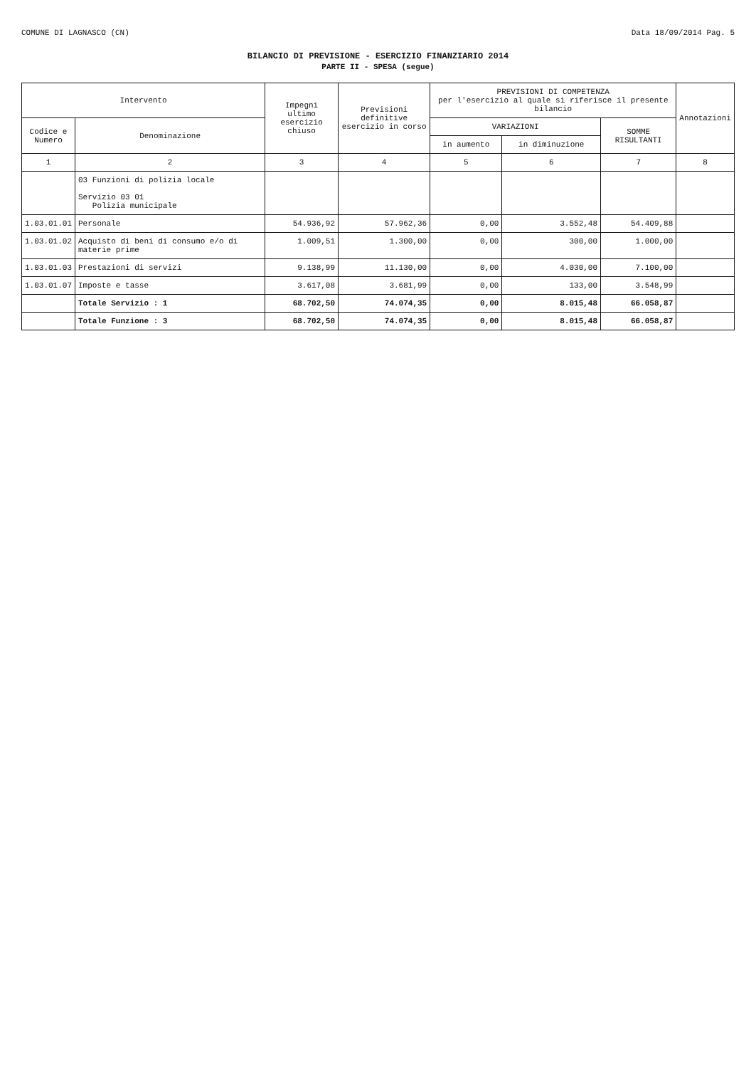COMUNE DI LAGNASCO (CN) Data 18/09/2014 Pag. 5
BILANCIO DI PREVISIONE - ESERCIZIO FINANZIARIO 2014
PARTE II - SPESA (segue)
| Intervento | | Impegni ultimo esercizio chiuso | Previsioni definitive esercizio in corso | PREVISIONI DI COMPETENZA per l'esercizio al quale si riferisce il presente bilancio | | | Annotazioni |
| --- | --- | --- | --- | --- | --- | --- | --- |
| Codice e Numero | Denominazione | | | VARIAZIONI | | SOMME RISULTANTI | |
| | | | | in aumento | in diminuzione | | |
| 1 | 2 | 3 | 4 | 5 | 6 | 7 | 8 |
| | 03 Funzioni di polizia locale Servizio 03 01 Polizia municipale | | | | | | |
| 1.03.01.01 | Personale | 54.936,92 | 57.962,36 | 0,00 | 3.552,48 | 54.409,88 | |
| 1.03.01.02 | Acquisto di beni di consumo e/o di materie prime | 1.009,51 | 1.300,00 | 0,00 | 300,00 | 1.000,00 | |
| 1.03.01.03 | Prestazioni di servizi | 9.138,99 | 11.130,00 | 0,00 | 4.030,00 | 7.100,00 | |
| 1.03.01.07 | Imposte e tasse | 3.617,08 | 3.681,99 | 0,00 | 133,00 | 3.548,99 | |
| | Totale Servizio : 1 | 68.702,50 | 74.074,35 | 0,00 | 8.015,48 | 66.058,87 | |
| | Totale Funzione : 3 | 68.702,50 | 74.074,35 | 0,00 | 8.015,48 | 66.058,87 | |